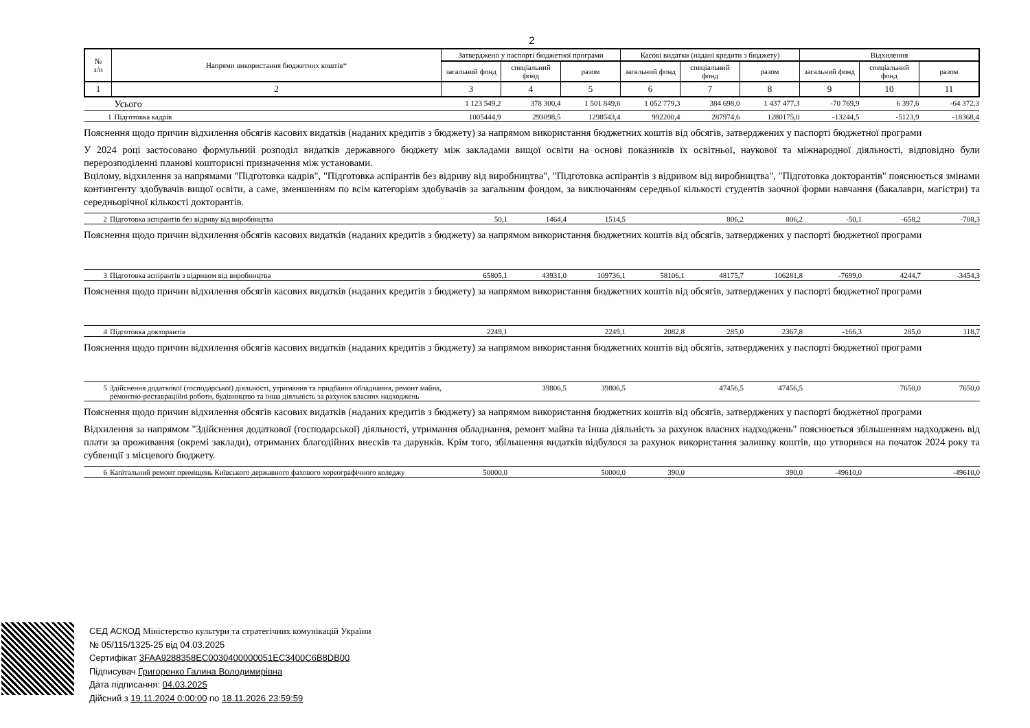2
| № з/п | Напрями використання бюджетних коштів* | Затверджено у паспорті бюджетної програми | | | Касові видатки (надані кредити з бюджету) | | | Відхилення | | |
| --- | --- | --- | --- | --- | --- | --- | --- | --- | --- | --- |
| | | загальний фонд | спеціальний фонд | разом | загальний фонд | спеціальний фонд | разом | загальний фонд | спеціальний фонд | разом |
| 1 | 2 | 3 | 4 | 5 | 6 | 7 | 8 | 9 | 10 | 11 |
| | Усього | 1 123 549,2 | 378 300,4 | 1 501 849,6 | 1 052 779,3 | 384 698,0 | 1 437 477,3 | -70 769,9 | 6 397,6 | -64 372,3 |
| 1 | Підготовка кадрів | 1005444,9 | 293098,5 | 1298543,4 | 992200,4 | 287974,6 | 1280175,0 | -13244,5 | -5123,9 | -18368,4 |
Пояснення щодо причин відхилення обсягів касових видатків (наданих кредитів з бюджету) за напрямом використання бюджетних коштів від обсягів, затверджених у паспорті бюджетної програми
У 2024 році застосовано формульний розподіл видатків державного бюджету між закладами вищої освіти на основі показників їх освітньої, наукової та міжнародної діяльності, відповідно були перерозподіленні планові кошторисні призначення між установами.
Вцілому, відхилення за напрямами "Підготовка кадрів", "Підготовка аспірантів без відриву від виробництва", "Підготовка аспірантів з відривом від виробництва", "Підготовка докторантів" пояснюється змінами контингенту здобувачів вищої освіти, а саме, зменшенням по всім категоріям здобувачів за загальним фондом, за виключанням середньої кількості студентів заочної форми навчання (бакалаври, магістри) та середньорічної кількості докторантів.
| 2 | Підготовка аспірантів без відриву від виробництва | 50,1 | 1464,4 | 1514,5 | | 806,2 | 806,2 | -50,1 | -658,2 | -708,3 |
Пояснення щодо причин відхилення обсягів касових видатків (наданих кредитів з бюджету) за напрямом використання бюджетних коштів від обсягів, затверджених у паспорті бюджетної програми
| 3 | Підготовка аспірантів з відривом від виробництва | 65805,1 | 43931,0 | 109736,1 | 58106,1 | 48175,7 | 106281,8 | -7699,0 | 4244,7 | -3454,3 |
Пояснення щодо причин відхилення обсягів касових видатків (наданих кредитів з бюджету) за напрямом використання бюджетних коштів від обсягів, затверджених у паспорті бюджетної програми
| 4 | Підготовка докторантів | 2249,1 | | 2249,1 | 2082,8 | 285,0 | 2367,8 | -166,3 | 285,0 | 118,7 |
Пояснення щодо причин відхилення обсягів касових видатків (наданих кредитів з бюджету) за напрямом використання бюджетних коштів від обсягів, затверджених у паспорті бюджетної програми
| 5 | Здійснення додаткової (господарської) діяльності, утримання та придбання обладнання, ремонт майна, ремонтно-реставраційні роботи, будівництво та інша діяльність за рахунок власних надходжень | | 39806,5 | 39806,5 | | 47456,5 | 47456,5 | | 7650,0 | 7650,0 |
Пояснення щодо причин відхилення обсягів касових видатків (наданих кредитів з бюджету) за напрямом використання бюджетних коштів від обсягів, затверджених у паспорті бюджетної програми
Відхилення за напрямом "Здійснення додаткової (господарської) діяльності, утримання обладнання, ремонт майна та інша діяльність за рахунок власних надходжень" пояснюється збільшенням надходжень від плати за проживання (окремі заклади), отриманих благодійних внесків та дарунків. Крім того, збільшення видатків відбулося за рахунок використання залишку коштів, що утворився на початок 2024 року та субвенції з місцевого бюджету.
| 6 | Капітальний ремонт приміщень Київського державного фахового хореографічного коледжу | 50000,0 | | 50000,0 | 390,0 | | 390,0 | -49610,0 | | -49610,0 |
СЕД АСКОД Міністерство культури та стратегічних комунікацій України
№ 05/115/1325-25 від 04.03.2025
Сертифікат 3FAA9288358EC0030400000051EC3400C6B8DB00
Підписувач Григоренко Галина Володимирівна
Дата підписання: 04.03.2025
Дійсний з 19.11.2024 0:00:00 по 18.11.2026 23:59:59